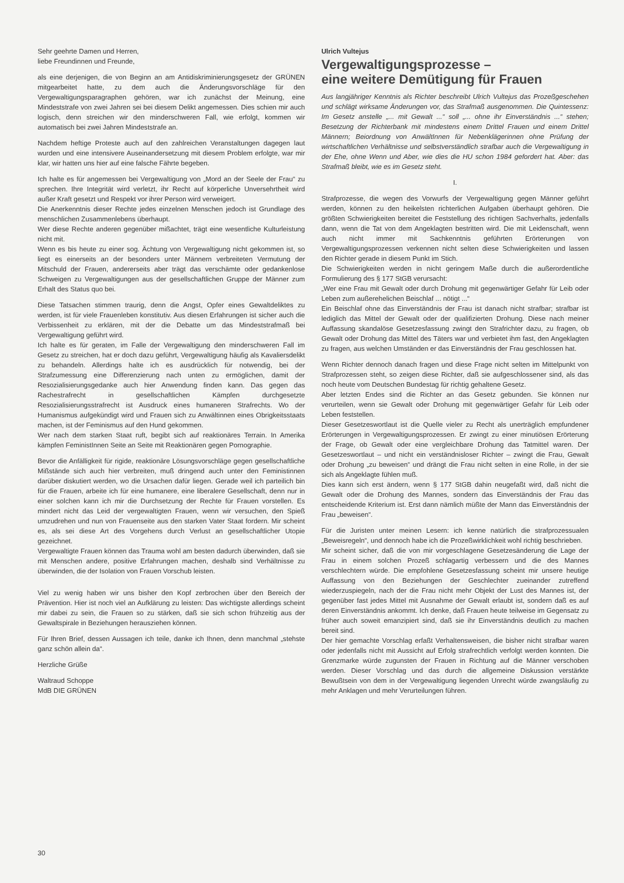Sehr geehrte Damen und Herren,
liebe Freundinnen und Freunde,
als eine derjenigen, die von Beginn an am Antidiskriminierungsgesetz der GRÜNEN mitgearbeitet hatte, zu dem auch die Änderungsvorschläge für den Vergewaltigungsparagraphen gehören, war ich zunächst der Meinung, eine Mindeststrafe von zwei Jahren sei bei diesem Delikt angemessen. Dies schien mir auch logisch, denn streichen wir den minderschweren Fall, wie erfolgt, kommen wir automatisch bei zwei Jahren Mindeststrafe an.
Nachdem heftige Proteste auch auf den zahlreichen Veranstaltungen dagegen laut wurden und eine intensivere Auseinandersetzung mit diesem Problem erfolgte, war mir klar, wir hatten uns hier auf eine falsche Fährte begeben.
Ich halte es für angemessen bei Vergewaltigung von „Mord an der Seele der Frau“ zu sprechen. Ihre Integrität wird verletzt, ihr Recht auf körperliche Unversehrtheit wird außer Kraft gesetzt und Respekt vor ihrer Person wird verweigert.
Die Anerkenntnis dieser Rechte jedes einzelnen Menschen jedoch ist Grundlage des menschlichen Zusammenlebens überhaupt.
Wer diese Rechte anderen gegenüber mißachtet, trägt eine wesentliche Kulturleistung nicht mit.
Wenn es bis heute zu einer sog. Ächtung von Vergewaltigung nicht gekommen ist, so liegt es einerseits an der besonders unter Männern verbreiteten Vermutung der Mitschuld der Frauen, andererseits aber trägt das verschämte oder gedankenlose Schweigen zu Vergewaltigungen aus der gesellschaftlichen Gruppe der Männer zum Erhalt des Status quo bei.
Diese Tatsachen stimmen traurig, denn die Angst, Opfer eines Gewaltdeliktes zu werden, ist für viele Frauenleben konstitutiv. Aus diesen Erfahrungen ist sicher auch die Verbissenheit zu erklären, mit der die Debatte um das Mindeststrafmaß bei Vergewaltigung geführt wird.
Ich halte es für geraten, im Falle der Vergewaltigung den minderschweren Fall im Gesetz zu streichen, hat er doch dazu geführt, Vergewaltigung häufig als Kavaliersdelikt zu behandeln. Allerdings halte ich es ausdrücklich für notwendig, bei der Strafzumessung eine Differenzierung nach unten zu ermöglichen, damit der Resozialisierungsgedanke auch hier Anwendung finden kann. Das gegen das Rachestrafrecht in gesellschaftlichen Kämpfen durchgesetzte Resozialisierungsstrafrecht ist Ausdruck eines humaneren Strafrechts. Wo der Humanismus aufgekündigt wird und Frauen sich zu Anwältinnen eines Obrigkeitsstaats machen, ist der Feminismus auf den Hund gekommen.
Wer nach dem starken Staat ruft, begibt sich auf reaktionäres Terrain. In Amerika kämpfen FeministInnen Seite an Seite mit Reaktionären gegen Pornographie.
Bevor die Anfälligkeit für rigide, reaktionäre Lösungsvorschläge gegen gesellschaftliche Mißstände sich auch hier verbreiten, muß dringend auch unter den Feministinnen darüber diskutiert werden, wo die Ursachen dafür liegen. Gerade weil ich parteilich bin für die Frauen, arbeite ich für eine humanere, eine liberalere Gesellschaft, denn nur in einer solchen kann ich mir die Durchsetzung der Rechte für Frauen vorstellen. Es mindert nicht das Leid der vergewaltigten Frauen, wenn wir versuchen, den Spieß umzudrehen und nun von Frauenseite aus den starken Vater Staat fordern. Mir scheint es, als sei diese Art des Vorgehens durch Verlust an gesellschaftlicher Utopie gezeichnet.
Vergewaltigte Frauen können das Trauma wohl am besten dadurch überwinden, daß sie mit Menschen andere, positive Erfahrungen machen, deshalb sind Verhältnisse zu überwinden, die der Isolation von Frauen Vorschub leisten.
Viel zu wenig haben wir uns bisher den Kopf zerbrochen über den Bereich der Prävention. Hier ist noch viel an Aufklärung zu leisten: Das wichtigste allerdings scheint mir dabei zu sein, die Frauen so zu stärken, daß sie sich schon frühzeitig aus der Gewaltspirale in Beziehungen herausziehen können.
Für Ihren Brief, dessen Aussagen ich teile, danke ich Ihnen, denn manchmal „stehste ganz schön allein da“.
Herzliche Grüße
Waltraud Schoppe
MdB DIE GRÜNEN
Ulrich Vultejus
Vergewaltigungsprozesse –
eine weitere Demütigung für Frauen
Aus langjähriger Kenntnis als Richter beschreibt Ulrich Vultejus das Prozeßgeschehen und schlägt wirksame Änderungen vor, das Strafmaß ausgenommen. Die Quintessenz: Im Gesetz anstelle „... mit Gewalt ...“ soll „... ohne ihr Einverständnis ...“ stehen; Besetzung der Richterbank mit mindestens einem Drittel Frauen und einem Drittel Männern; Beiordnung von AnwältInnen für Nebenklägerinnen ohne Prüfung der wirtschaftlichen Verhältnisse und selbstverständlich strafbar auch die Vergewaltigung in der Ehe, ohne Wenn und Aber, wie dies die HU schon 1984 gefordert hat. Aber: das Strafmaß bleibt, wie es im Gesetz steht.
I.
Strafprozesse, die wegen des Vorwurfs der Vergewaltigung gegen Männer geführt werden, können zu den heikelsten richterlichen Aufgaben überhaupt gehören. Die größten Schwierigkeiten bereitet die Feststellung des richtigen Sachverhalts, jedenfalls dann, wenn die Tat von dem Angeklagten bestritten wird. Die mit Leidenschaft, wenn auch nicht immer mit Sachkenntnis geführten Erörterungen von Vergewaltigungsprozessen verkennen nicht selten diese Schwierigkeiten und lassen den Richter gerade in diesem Punkt im Stich.
Die Schwierigkeiten werden in nicht geringem Maße durch die außerordentliche Formulierung des § 177 StGB verursacht:
„Wer eine Frau mit Gewalt oder durch Drohung mit gegenwärtiger Gefahr für Leib oder Leben zum außerehelichen Beischlaf ... nötigt ...“
Ein Beischlaf ohne das Einverständnis der Frau ist danach nicht strafbar; strafbar ist lediglich das Mittel der Gewalt oder der qualifizierten Drohung. Diese nach meiner Auffassung skandalöse Gesetzesfassung zwingt den Strafrichter dazu, zu fragen, ob Gewalt oder Drohung das Mittel des Täters war und verbietet ihm fast, den Angeklagten zu fragen, aus welchen Umständen er das Einverständnis der Frau geschlossen hat.
Wenn Richter dennoch danach fragen und diese Frage nicht selten im Mittelpunkt von Strafprozessen steht, so zeigen diese Richter, daß sie aufgeschlossener sind, als das noch heute vom Deutschen Bundestag für richtig gehaltene Gesetz.
Aber letzten Endes sind die Richter an das Gesetz gebunden. Sie können nur verurteilen, wenn sie Gewalt oder Drohung mit gegenwärtiger Gefahr für Leib oder Leben feststellen.
Dieser Gesetzeswortlaut ist die Quelle vieler zu Recht als unerträglich empfundener Erörterungen in Vergewaltigungsprozessen. Er zwingt zu einer minutiösen Erörterung der Frage, ob Gewalt oder eine vergleichbare Drohung das Tatmittel waren. Der Gesetzeswortlaut – und nicht ein verständnisloser Richter – zwingt die Frau, Gewalt oder Drohung „zu beweisen“ und drängt die Frau nicht selten in eine Rolle, in der sie sich als Angeklagte fühlen muß.
Dies kann sich erst ändern, wenn § 177 StGB dahin neugefaßt wird, daß nicht die Gewalt oder die Drohung des Mannes, sondern das Einverständnis der Frau das entscheidende Kriterium ist. Erst dann nämlich müßte der Mann das Einverständnis der Frau „beweisen“.
Für die Juristen unter meinen Lesern: ich kenne natürlich die strafprozessualen „Beweisregeln“, und dennoch habe ich die Prozeßwirklichkeit wohl richtig beschrieben.
Mir scheint sicher, daß die von mir vorgeschlagene Gesetzesänderung die Lage der Frau in einem solchen Prozeß schlagartig verbessern und die des Mannes verschlechtern würde. Die empfohlene Gesetzesfassung scheint mir unsere heutige Auffassung von den Beziehungen der Geschlechter zueinander zutreffend wiederzuspiegeln, nach der die Frau nicht mehr Objekt der Lust des Mannes ist, der gegenüber fast jedes Mittel mit Ausnahme der Gewalt erlaubt ist, sondern daß es auf deren Einverständnis ankommt. Ich denke, daß Frauen heute teilweise im Gegensatz zu früher auch soweit emanzipiert sind, daß sie ihr Einverständnis deutlich zu machen bereit sind.
Der hier gemachte Vorschlag erfaßt Verhaltensweisen, die bisher nicht strafbar waren oder jedenfalls nicht mit Aussicht auf Erfolg strafrechtlich verfolgt werden konnten. Die Grenzmarke würde zugunsten der Frauen in Richtung auf die Männer verschoben werden. Dieser Vorschlag und das durch die allgemeine Diskussion verstärkte Bewußtsein von dem in der Vergewaltigung liegenden Unrecht würde zwangsläufig zu mehr Anklagen und mehr Verurteilungen führen.
30